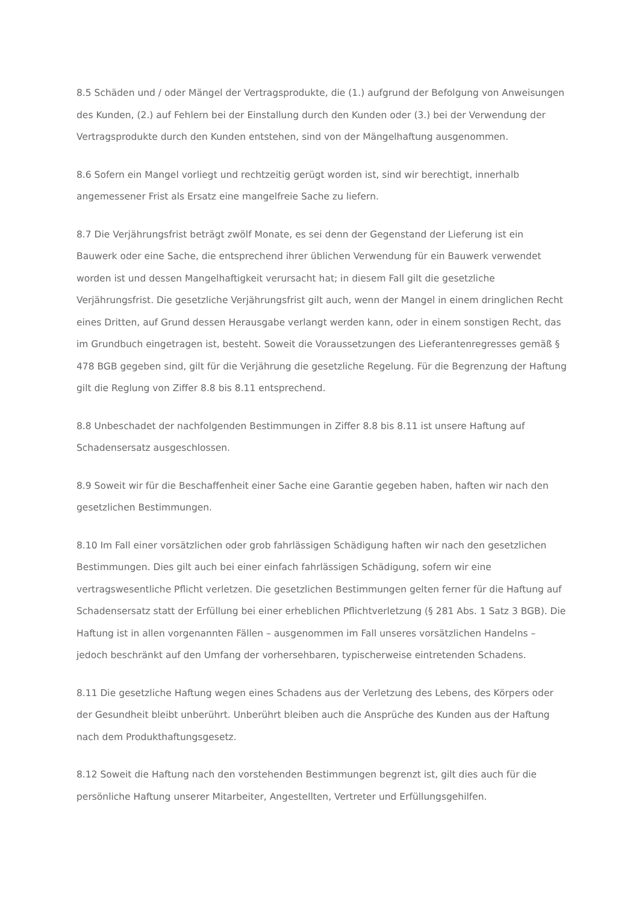8.5 Schäden und / oder Mängel der Vertragsprodukte, die (1.) aufgrund der Befolgung von Anweisungen des Kunden, (2.) auf Fehlern bei der Einstallung durch den Kunden oder (3.) bei der Verwendung der Vertragsprodukte durch den Kunden entstehen, sind von der Mängelhaftung ausgenommen.
8.6 Sofern ein Mangel vorliegt und rechtzeitig gerügt worden ist, sind wir berechtigt, innerhalb angemessener Frist als Ersatz eine mangelfreie Sache zu liefern.
8.7 Die Verjährungsfrist beträgt zwölf Monate, es sei denn der Gegenstand der Lieferung ist ein Bauwerk oder eine Sache, die entsprechend ihrer üblichen Verwendung für ein Bauwerk verwendet worden ist und dessen Mangelhaftigkeit verursacht hat; in diesem Fall gilt die gesetzliche Verjährungsfrist. Die gesetzliche Verjährungsfrist gilt auch, wenn der Mangel in einem dringlichen Recht eines Dritten, auf Grund dessen Herausgabe verlangt werden kann, oder in einem sonstigen Recht, das im Grundbuch eingetragen ist, besteht. Soweit die Voraussetzungen des Lieferantenregresses gemäß § 478 BGB gegeben sind, gilt für die Verjährung die gesetzliche Regelung. Für die Begrenzung der Haftung gilt die Reglung von Ziffer 8.8 bis 8.11 entsprechend.
8.8 Unbeschadet der nachfolgenden Bestimmungen in Ziffer 8.8 bis 8.11 ist unsere Haftung auf Schadensersatz ausgeschlossen.
8.9 Soweit wir für die Beschaffenheit einer Sache eine Garantie gegeben haben, haften wir nach den gesetzlichen Bestimmungen.
8.10 Im Fall einer vorsätzlichen oder grob fahrlässigen Schädigung haften wir nach den gesetzlichen Bestimmungen. Dies gilt auch bei einer einfach fahrlässigen Schädigung, sofern wir eine vertragswesentliche Pflicht verletzen. Die gesetzlichen Bestimmungen gelten ferner für die Haftung auf Schadensersatz statt der Erfüllung bei einer erheblichen Pflichtverletzung (§ 281 Abs. 1 Satz 3 BGB). Die Haftung ist in allen vorgenannten Fällen – ausgenommen im Fall unseres vorsätzlichen Handelns – jedoch beschränkt auf den Umfang der vorhersehbaren, typischerweise eintretenden Schadens.
8.11 Die gesetzliche Haftung wegen eines Schadens aus der Verletzung des Lebens, des Körpers oder der Gesundheit bleibt unberührt. Unberührt bleiben auch die Ansprüche des Kunden aus der Haftung nach dem Produkthaftungsgesetz.
8.12 Soweit die Haftung nach den vorstehenden Bestimmungen begrenzt ist, gilt dies auch für die persönliche Haftung unserer Mitarbeiter, Angestellten, Vertreter und Erfüllungsgehilfen.